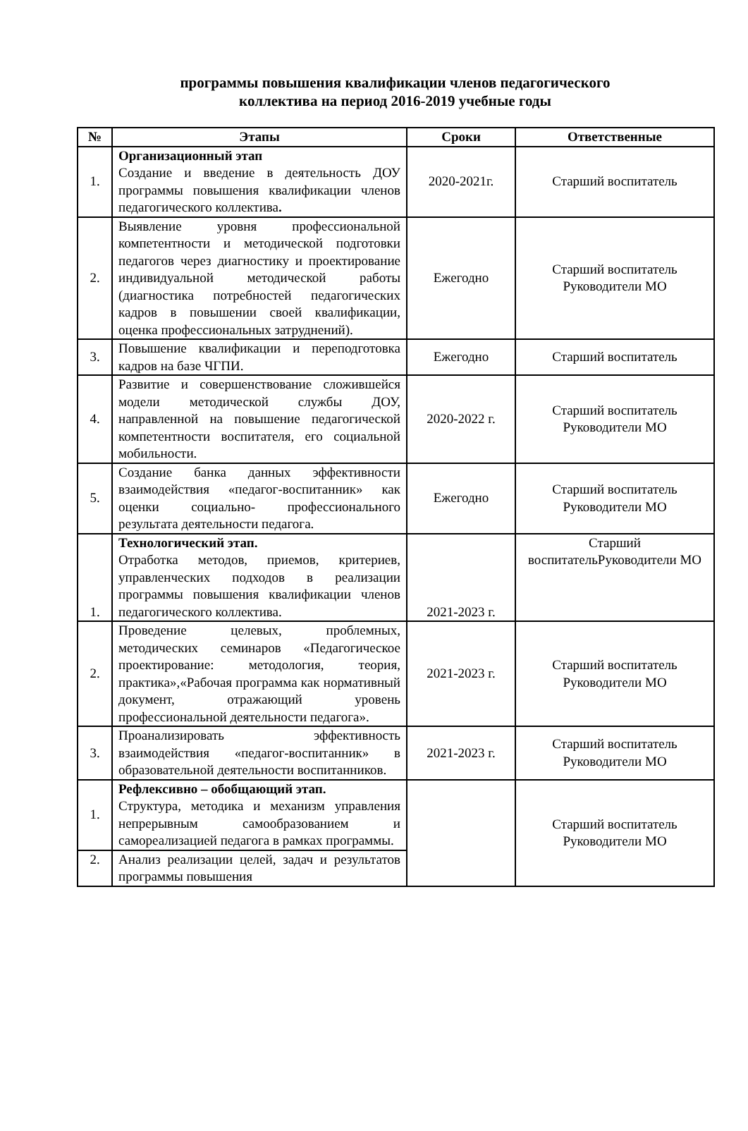программы повышения квалификации членов педагогического
коллектива на период 2016-2019 учебные годы
| № | Этапы | Сроки | Ответственные |
| --- | --- | --- | --- |
| 1. | Организационный этап Создание и введение в деятельность ДОУ программы повышения квалификации членов педагогического коллектива . | 2020-2021г. | Старший воспитатель |
| 2. | Выявление уровня профессиональной компетентности и методической подготовки педагогов через диагностику и проектирование индивидуальной методической работы (диагностика потребностей педагогических кадров в повышении своей квалификации, оценка профессиональных затруднений). | Ежегодно | Старший воспитатель Руководители МО |
| 3. | Повышение квалификации и переподготовка кадров на базе ЧГПИ. | Ежегодно | Старший воспитатель |
| 4. | Развитие и совершенствование сложившейся модели методической службы ДОУ, направленной на повышение педагогической компетентности воспитателя, его социальной мобильности. | 2020-2022 г. | Старший воспитатель Руководители МО |
| 5. | Создание банка данных эффективности взаимодействия «педагог-воспитанник» как оценки социально- профессионального результата деятельности педагога. | Ежегодно | Старший воспитатель Руководители МО |
| 1. | Технологический этап. Отработка методов, приемов, критериев, управленческих подходов в реализации программы повышения квалификации членов педагогического коллектива. | 2021-2023 г. | Старший воспитательРуководители МО |
| 2. | Проведение целевых, проблемных, методических семинаров «Педагогическое проектирование: методология, теория, практика»,«Рабочая программа как нормативный документ, отражающий уровень профессиональной деятельности педагога». | 2021-2023 г. | Старший воспитатель Руководители МО |
| 3. | Проанализировать эффективность взаимодействия «педагог-воспитанник» в образовательной деятельности воспитанников. | 2021-2023 г. | Старший воспитатель Руководители МО |
| 1. | Рефлексивно – обобщающий этап. Структура, методика и механизм управления непрерывным самообразованием и самореализацией педагога в рамках программы. | | Старший воспитатель Руководители МО |
| 2. | Анализ реализации целей, задач и результатов программы повышения | | |